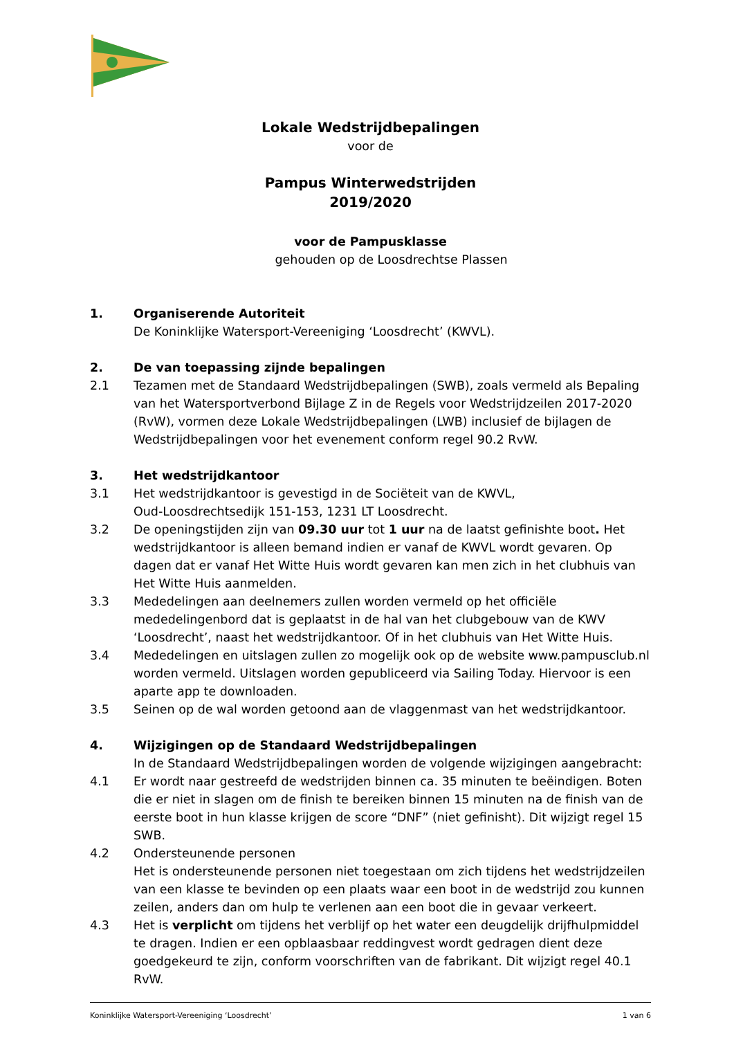Lokale Wedstrijdbepalingen
voor de
Pampus Winterwedstrijden
2019/2020
voor de Pampusklasse
gehouden op de Loosdrechtse Plassen
1. Organiserende Autoriteit
De Koninklijke Watersport-Vereeniging ‘Loosdrecht’ (KWVL).
2. De van toepassing zijnde bepalingen
2.1 Tezamen met de Standaard Wedstrijdbepalingen (SWB), zoals vermeld als Bepaling van het Watersportverbond Bijlage Z in de Regels voor Wedstrijdzeilen 2017-2020 (RvW), vormen deze Lokale Wedstrijdbepalingen (LWB) inclusief de bijlagen de Wedstrijdbepalingen voor het evenement conform regel 90.2 RvW.
3. Het wedstrijdkantoor
3.1 Het wedstrijdkantoor is gevestigd in de Sociëteit van de KWVL,
Oud-Loosdrechtsedijk 151-153, 1231 LT Loosdrecht.
3.2 De openingstijden zijn van 09.30 uur tot 1 uur na de laatst gefinishte boot. Het wedstrijdkantoor is alleen bemand indien er vanaf de KWVL wordt gevaren. Op dagen dat er vanaf Het Witte Huis wordt gevaren kan men zich in het clubhuis van Het Witte Huis aanmelden.
3.3 Mededelingen aan deelnemers zullen worden vermeld op het officiële mededelingenbord dat is geplaatst in de hal van het clubgebouw van de KWV ‘Loosdrecht’, naast het wedstrijdkantoor. Of in het clubhuis van Het Witte Huis.
3.4 Mededelingen en uitslagen zullen zo mogelijk ook op de website www.pampusclub.nl worden vermeld. Uitslagen worden gepubliceerd via Sailing Today. Hiervoor is een aparte app te downloaden.
3.5 Seinen op de wal worden getoond aan de vlaggenmast van het wedstrijdkantoor.
4. Wijzigingen op de Standaard Wedstrijdbepalingen
In de Standaard Wedstrijdbepalingen worden de volgende wijzigingen aangebracht:
4.1 Er wordt naar gestreefd de wedstrijden binnen ca. 35 minuten te beëindigen. Boten die er niet in slagen om de finish te bereiken binnen 15 minuten na de finish van de eerste boot in hun klasse krijgen de score “DNF” (niet gefinisht). Dit wijzigt regel 15 SWB.
4.2 Ondersteunende personen
Het is ondersteunende personen niet toegestaan om zich tijdens het wedstrijdzeilen van een klasse te bevinden op een plaats waar een boot in de wedstrijd zou kunnen zeilen, anders dan om hulp te verlenen aan een boot die in gevaar verkeert.
4.3 Het is verplicht om tijdens het verblijf op het water een deugdelijk drijfhulpmiddel te dragen. Indien er een opblaasbaar reddingvest wordt gedragen dient deze goedgekeurd te zijn, conform voorschriften van de fabrikant. Dit wijzigt regel 40.1 RvW.
Koninklijke Watersport-Vereeniging ‘Loosdrecht’ 1 van 6